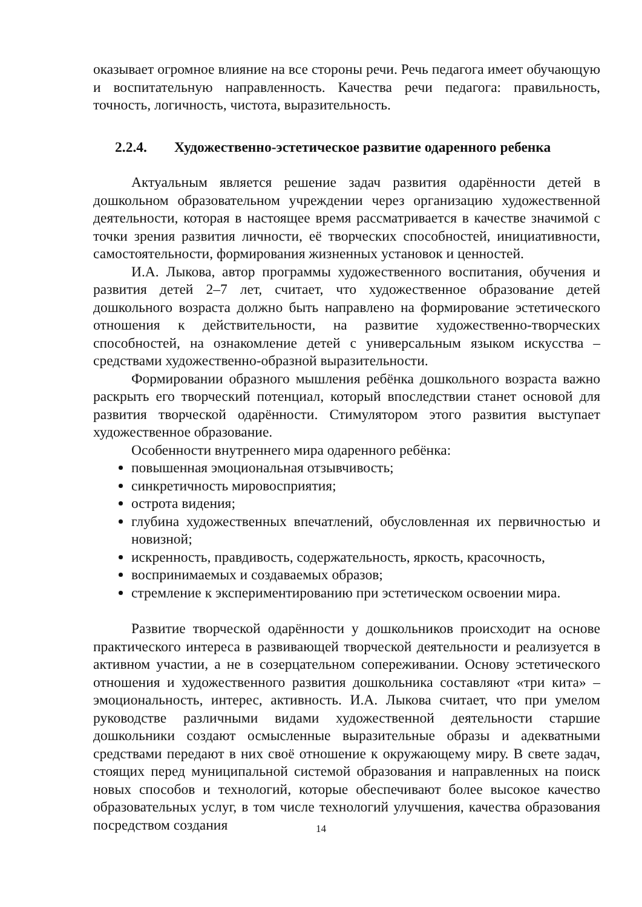оказывает огромное влияние на все стороны речи. Речь педагога имеет обучающую и воспитательную направленность. Качества речи педагога: правильность, точность, логичность, чистота, выразительность.
2.2.4. Художественно-эстетическое развитие одаренного ребенка
Актуальным является решение задач развития одарённости детей в дошкольном образовательном учреждении через организацию художественной деятельности, которая в настоящее время рассматривается в качестве значимой с точки зрения развития личности, её творческих способностей, инициативности, самостоятельности, формирования жизненных установок и ценностей.
И.А. Лыкова, автор программы художественного воспитания, обучения и развития детей 2–7 лет, считает, что художественное образование детей дошкольного возраста должно быть направлено на формирование эстетического отношения к действительности, на развитие художественно-творческих способностей, на ознакомление детей с универсальным языком искусства – средствами художественно-образной выразительности.
Формировании образного мышления ребёнка дошкольного возраста важно раскрыть его творческий потенциал, который впоследствии станет основой для развития творческой одарённости. Стимулятором этого развития выступает художественное образование.
Особенности внутреннего мира одаренного ребёнка:
повышенная эмоциональная отзывчивость;
синкретичность мировосприятия;
острота видения;
глубина художественных впечатлений, обусловленная их первичностью и новизной;
искренность, правдивость, содержательность, яркость, красочность,
воспринимаемых и создаваемых образов;
стремление к экспериментированию при эстетическом освоении мира.
Развитие творческой одарённости у дошкольников происходит на основе практического интереса в развивающей творческой деятельности и реализуется в активном участии, а не в созерцательном сопереживании. Основу эстетического отношения и художественного развития дошкольника составляют «три кита» – эмоциональность, интерес, активность. И.А. Лыкова считает, что при умелом руководстве различными видами художественной деятельности старшие дошкольники создают осмысленные выразительные образы и адекватными средствами передают в них своё отношение к окружающему миру. В свете задач, стоящих перед муниципальной системой образования и направленных на поиск новых способов и технологий, которые обеспечивают более высокое качество образовательных услуг, в том числе технологий улучшения, качества образования посредством создания
14